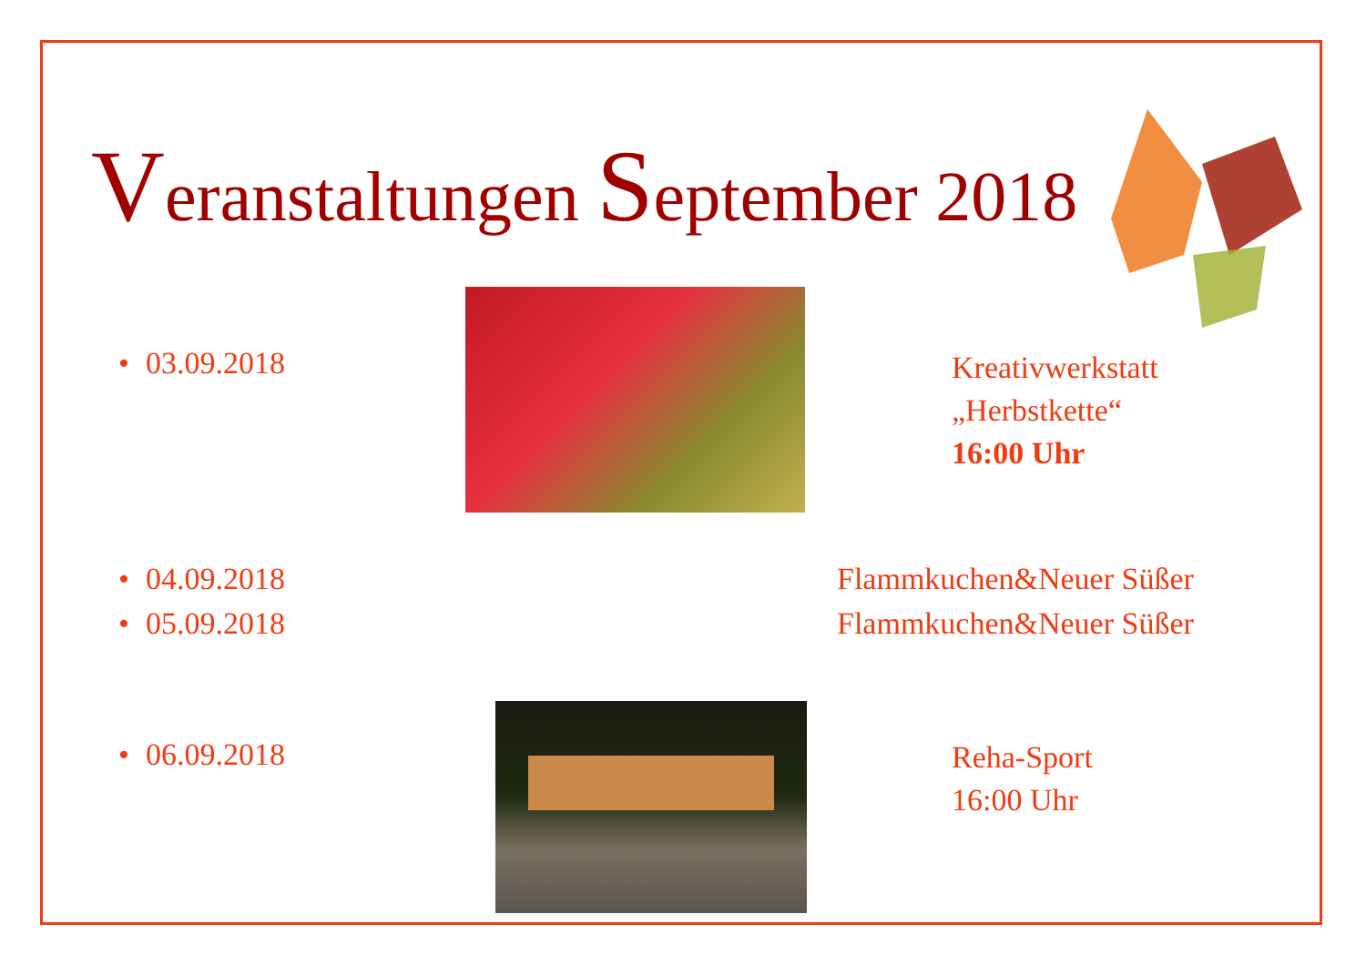Veranstaltungen September 2018
• 03.09.2018
Kreativwerkstatt
„Herbstkette“
16:00 Uhr
• 04.09.2018 Flammkuchen&Neuer Süßer
• 05.09.2018 Flammkuchen&Neuer Süßer
• 06.09.2018
Reha-Sport
16:00 Uhr